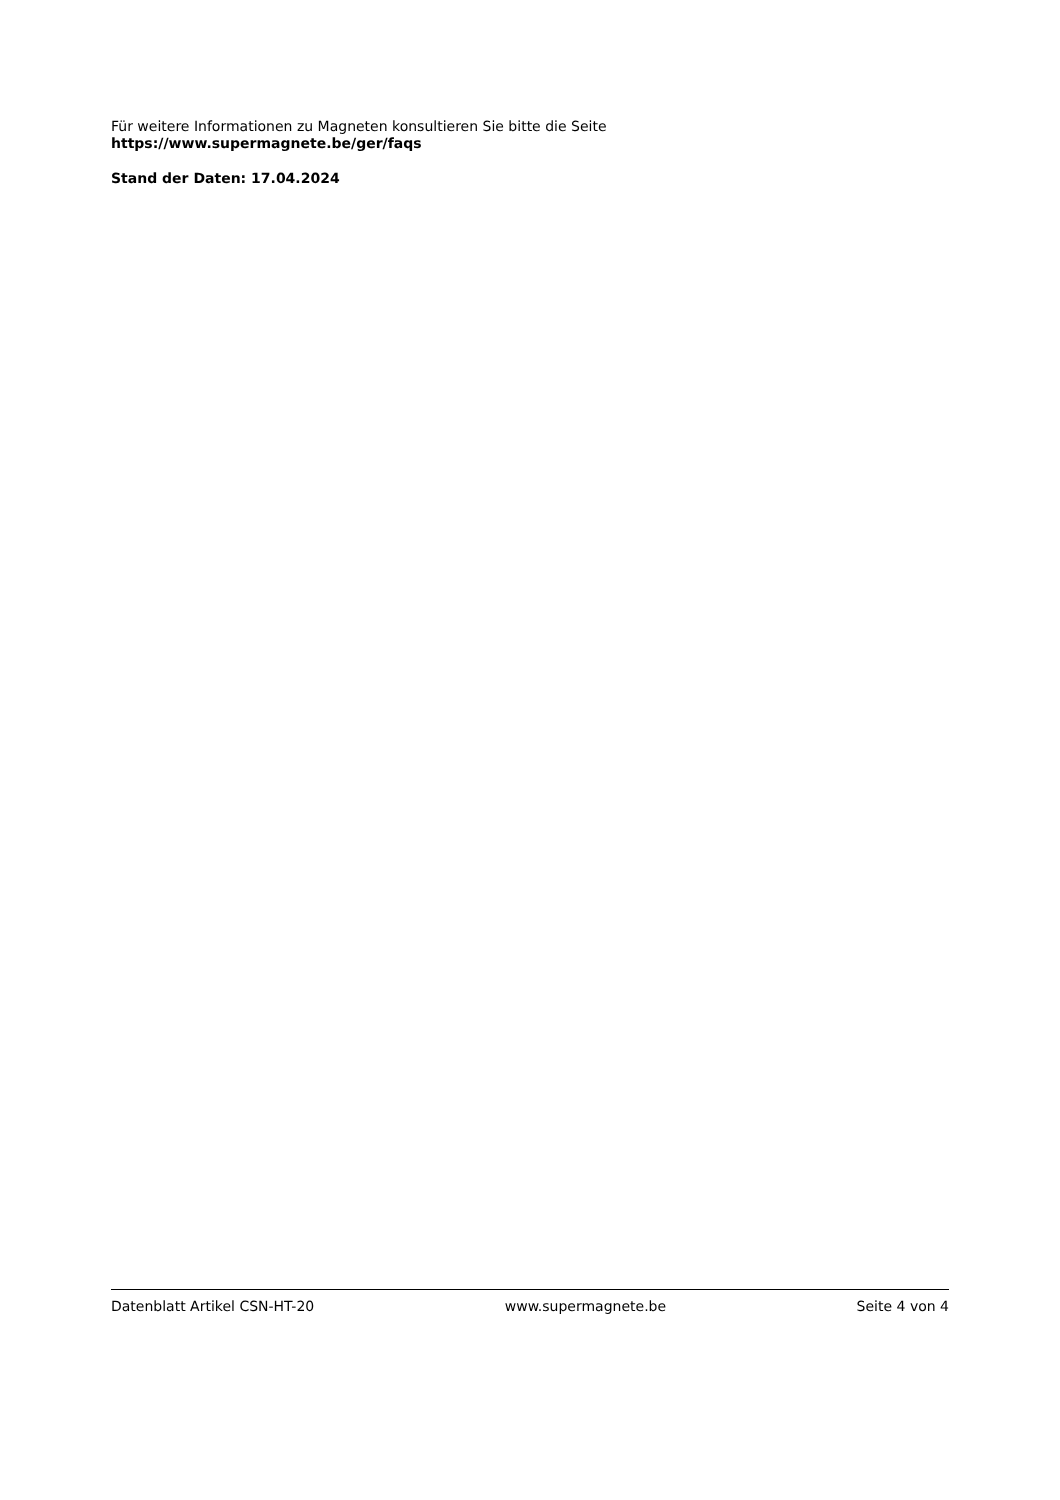Für weitere Informationen zu Magneten konsultieren Sie bitte die Seite
https://www.supermagnete.be/ger/faqs
Stand der Daten: 17.04.2024
Datenblatt Artikel CSN-HT-20 www.supermagnete.be Seite 4 von 4